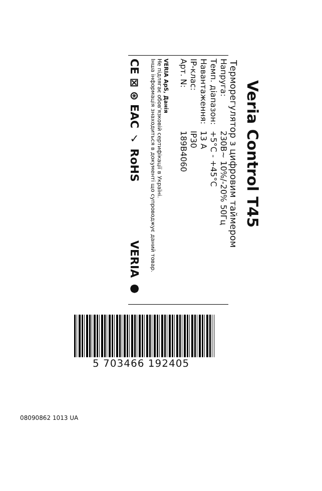Veria Control T45
Терморегулятор з цифровим таймером
| Напруга: | 230В~ 10%/-20% 50Гц |
| Темп. діапазон: | +5°C - +45°C |
| Навантаження: | 13 A |
| IP-клас: | IP30 |
| Арт. N: | 189B4060 |
VERIA ApS, Данія
Не підлягає обов'язковій сертифікації в Україні.
Інша інформація знаходиться в документі що супроводжує даний товар.
CE ⊠ ⊛ EAC ✓ RoHS VERIA ●
5 703466 192405
08090862 1013 UA